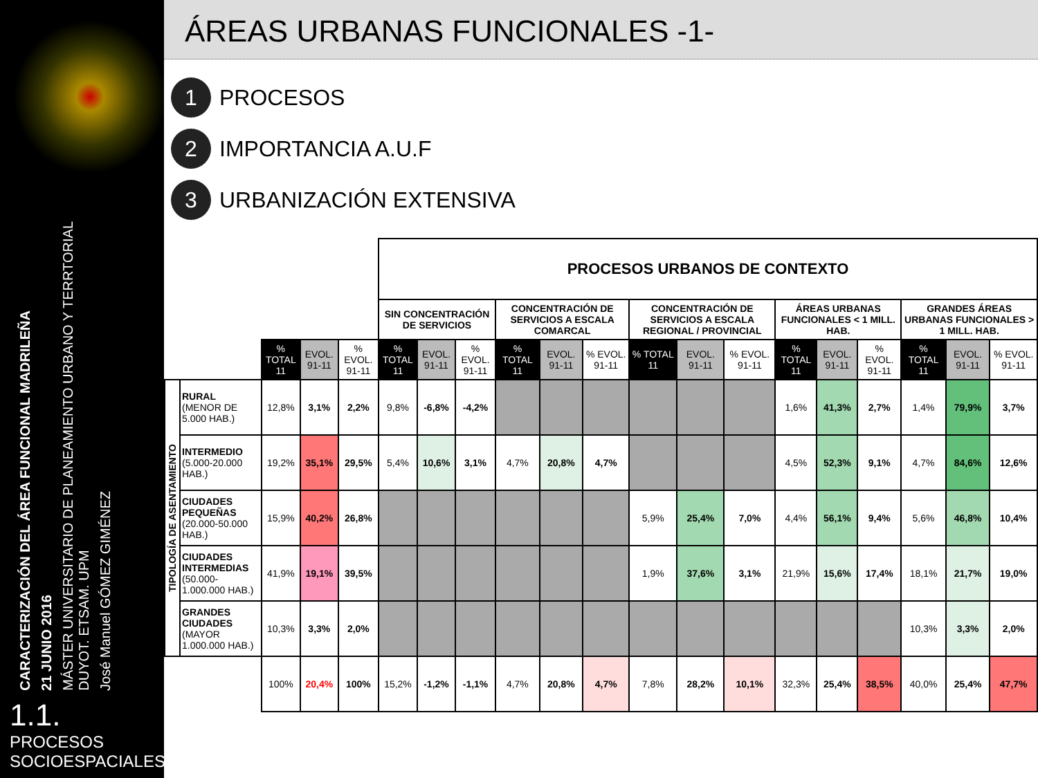CARACTERIZACIÓN DEL ÁREA FUNCIONAL MADRILEÑA
21 JUNIO 2016
MÁSTER UNIVERSITARIO DE PLANEAMIENTO URBANO Y TERRTORIAL
DUYOT. ETSAM. UPM
José Manuel GÓMEZ GIMÉNEZ
1.1. PROCESOS SOCIOESPACIALES
ÁREAS URBANAS FUNCIONALES -1-
1 PROCESOS
2 IMPORTANCIA A.U.F
3 URBANIZACIÓN EXTENSIVA
| | | | | | PROCESOS URBANOS DE CONTEXTO | | | | | | | | | | | | | | |
| | | | | | SIN CONCENTRACIÓN DE SERVICIOS | | | CONCENTRACIÓN DE SERVICIOS A ESCALA COMARCAL | | | CONCENTRACIÓN DE SERVICIOS A ESCALA REGIONAL / PROVINCIAL | | | ÁREAS URBANAS FUNCIONALES < 1 MILL. HAB. | | | GRANDES ÁREAS URBANAS FUNCIONALES > 1 MILL. HAB. | | |
| | | % TOTAL 11 | EVOL. 91-11 | % EVOL. 91-11 | % TOTAL 11 | EVOL. 91-11 | % EVOL. 91-11 | % TOTAL 11 | EVOL. 91-11 | % EVOL. 91-11 | % TOTAL 11 | EVOL. 91-11 | % EVOL. 91-11 | % TOTAL 11 | EVOL. 91-11 | % EVOL. 91-11 | % TOTAL 11 | EVOL. 91-11 | % EVOL. 91-11 |
| TIPOLOGÍA DE ASENTAMIENTO | RURAL (MENOR DE 5.000 HAB.) | 12,8% | 3,1% | 2,2% | 9,8% | -6,8% | -4,2% | | | | | | | 1,6% | 41,3% | 2,7% | 1,4% | 79,9% | 3,7% |
| | INTERMEDIO (5.000-20.000 HAB.) | 19,2% | 35,1% | 29,5% | 5,4% | 10,6% | 3,1% | 4,7% | 20,8% | 4,7% | | | | 4,5% | 52,3% | 9,1% | 4,7% | 84,6% | 12,6% |
| | CIUDADES PEQUEÑAS (20.000-50.000 HAB.) | 15,9% | 40,2% | 26,8% | | | | | | | 5,9% | 25,4% | 7,0% | 4,4% | 56,1% | 9,4% | 5,6% | 46,8% | 10,4% |
| | CIUDADES INTERMEDIAS (50.000-1.000.000 HAB.) | 41,9% | 19,1% | 39,5% | | | | | | | 1,9% | 37,6% | 3,1% | 21,9% | 15,6% | 17,4% | 18,1% | 21,7% | 19,0% |
| | GRANDES CIUDADES (MAYOR 1.000.000 HAB.) | 10,3% | 3,3% | 2,0% | | | | | | | | | | | | | 10,3% | 3,3% | 2,0% |
| | | 100% | 20,4% | 100% | 15,2% | -1,2% | -1,1% | 4,7% | 20,8% | 4,7% | 7,8% | 28,2% | 10,1% | 32,3% | 25,4% | 38,5% | 40,0% | 25,4% | 47,7% |